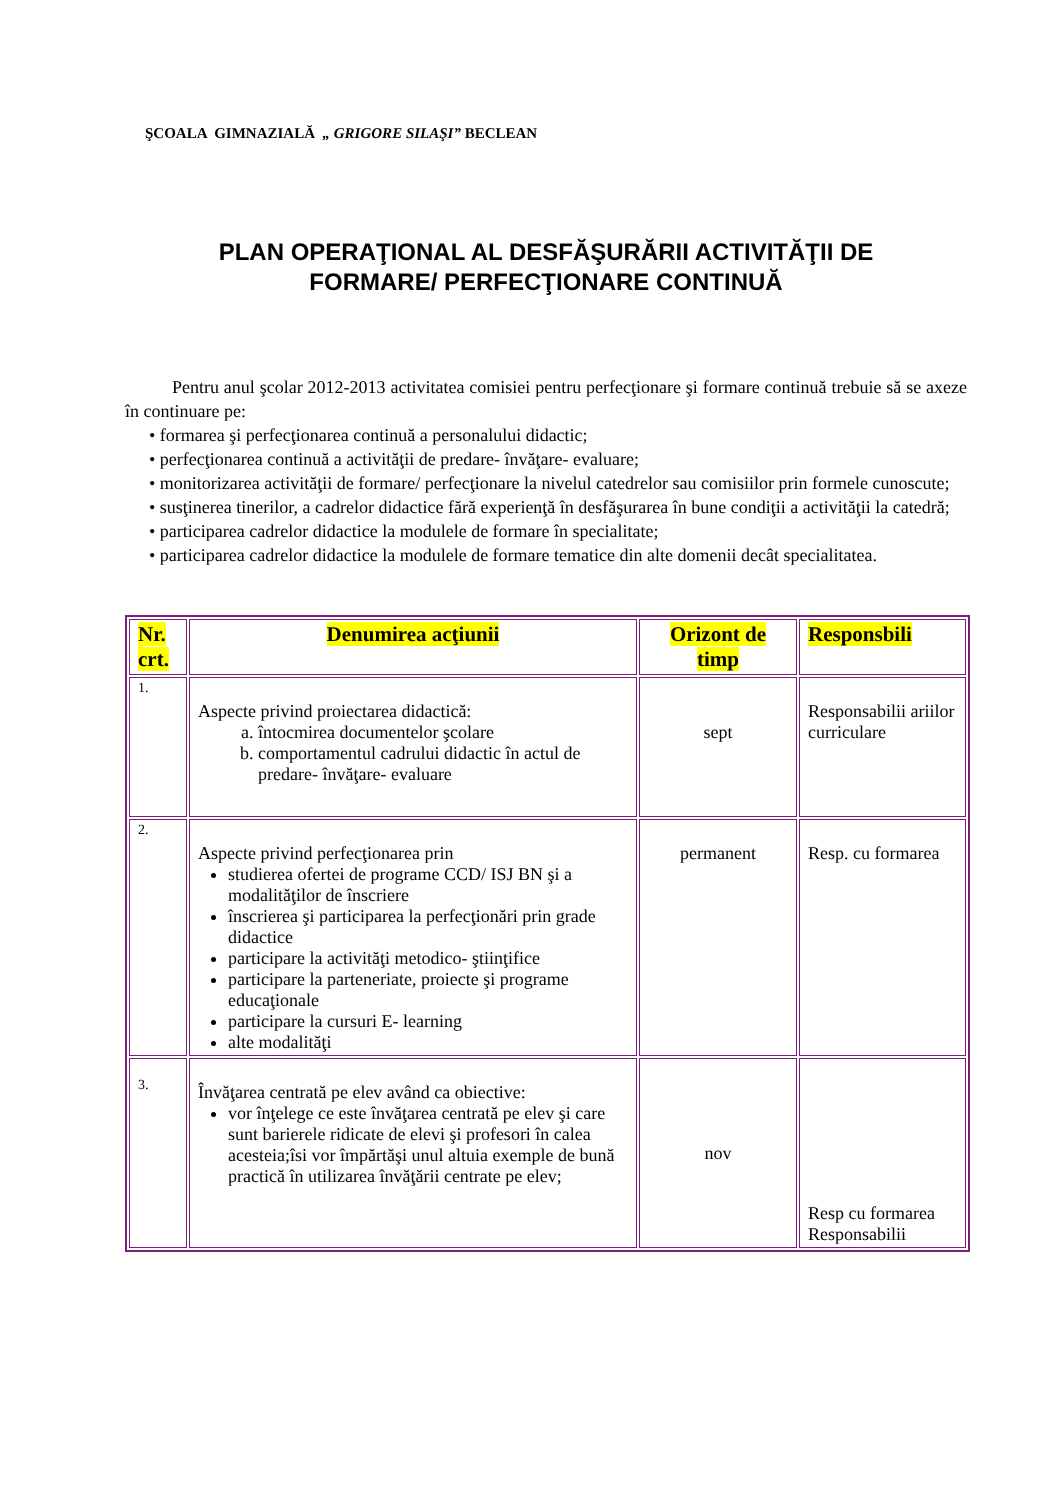ŞCOALA GIMNAZIALĂ „ GRIGORE SILAŞI” BECLEAN
PLAN OPERAŢIONAL AL DESFĂŞURĂRII ACTIVITĂŢII DE
FORMARE/ PERFECŢIONARE CONTINUĂ
Pentru anul şcolar 2012-2013 activitatea comisiei pentru perfecţionare şi formare continuă trebuie să se axeze în continuare pe:
• formarea şi perfecţionarea continuă a personalului didactic;
• perfecţionarea continuă a activităţii de predare- învăţare- evaluare;
• monitorizarea activităţii de formare/ perfecţionare la nivelul catedrelor sau comisiilor prin formele cunoscute;
• susţinerea tinerilor, a cadrelor didactice fără experienţă în desfăşurarea în bune condiţii a activităţii la catedră;
• participarea cadrelor didactice la modulele de formare în specialitate;
• participarea cadrelor didactice la modulele de formare tematice din alte domenii decât specialitatea.
| Nr. crt. | Denumirea acţiunii | Orizont de timp | Responsbili |
| --- | --- | --- | --- |
| 1. | Aspecte privind proiectarea didactică: a. întocmirea documentelor şcolare b. comportamentul cadrului didactic în actul de predare- învăţare- evaluare | sept | Responsabilii ariilor curriculare |
| 2. | Aspecte privind perfecţionarea prin studierea ofertei de programe CCD/ ISJ BN şi a modalităţilor de înscriere înscrierea şi participarea la perfecţionări prin grade didactice participare la activităţi metodico- ştiinţifice participare la parteneriate, proiecte şi programe educaţionale participare la cursuri E- learning alte modalităţi | permanent | Resp. cu formarea |
| 3. | Învăţarea centrată pe elev având ca obiective: vor înţelege ce este învăţarea centrată pe elev şi care sunt barierele ridicate de elevi şi profesori în calea acesteia;îsi vor împărtăşi unul altuia exemple de bună practică în utilizarea învăţării centrate pe elev; | nov | Resp cu formarea Responsabilii |